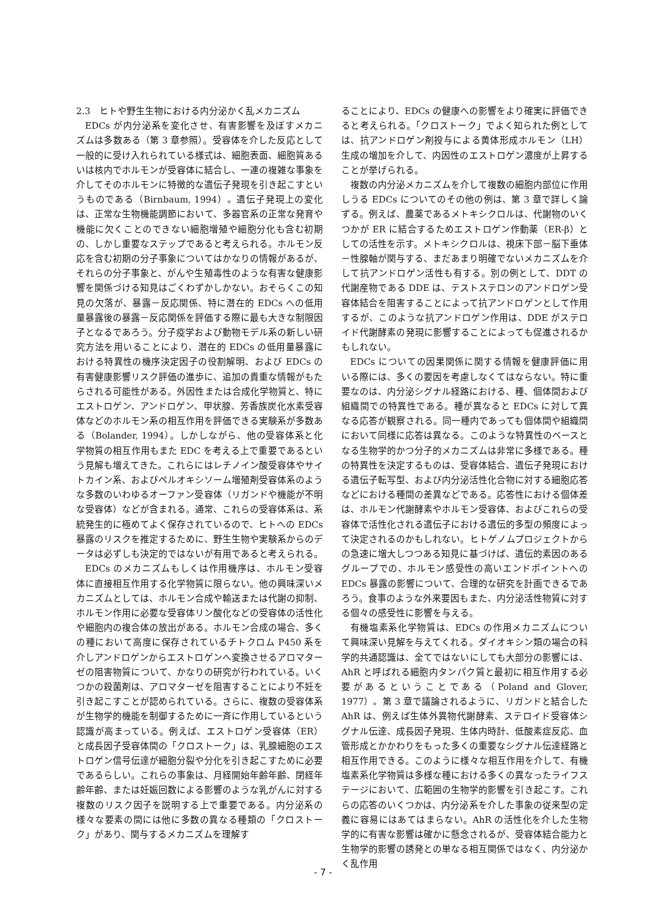2.3　ヒトや野生生物における内分泌かく乱メカニズム
EDCs が内分泌系を変化させ、有害影響を及ぼすメカニズムは多数ある（第 3 章参照）。受容体を介した反応として一般的に受け入れられている様式は、細胞表面、細胞質あるいは核内でホルモンが受容体に結合し、一連の複雑な事象を介してそのホルモンに特徴的な遺伝子発現を引き起こすというものである（Birnbaum, 1994）。遺伝子発現上の変化は、正常な生物機能調節において、多器官系の正常な発育や機能に欠くことのできない細胞増殖や細胞分化も含む初期の、しかし重要なステップであると考えられる。ホルモン反応を含む初期の分子事象についてはかなりの情報があるが、それらの分子事象と、がんや生殖毒性のような有害な健康影響を関係づける知見はごくわずかしかない。おそらくこの知見の欠落が、暴露－反応関係、特に潜在的 EDCs への低用量暴露後の暴露－反応関係を評価する際に最も大きな制限因子となるであろう。分子疫学および動物モデル系の新しい研究方法を用いることにより、潜在的 EDCs の低用量暴露における特異性の機序決定因子の役割解明、および EDCs の有害健康影響リスク評価の進歩に、追加の貴重な情報がもたらされる可能性がある。外因性または合成化学物質と、特にエストロゲン、アンドロゲン、甲状腺、芳香族炭化水素受容体などのホルモン系の相互作用を評価できる実験系が多数ある（Bolander, 1994）。しかしながら、他の受容体系と化学物質の相互作用もまた EDC を考える上で重要であるという見解も増えてきた。これらにはレチノイン酸受容体やサイトカイン系、およびペルオキシソーム増殖剤受容体系のような多数のいわゆるオーファン受容体（リガンドや機能が不明な受容体）などが含まれる。通常、これらの受容体系は、系統発生的に極めてよく保存されているので、ヒトへの EDCs 暴露のリスクを推定するために、野生生物や実験系からのデータは必ずしも決定的ではないが有用であると考えられる。
EDCs のメカニズムもしくは作用機序は、ホルモン受容体に直接相互作用する化学物質に限らない。他の興味深いメカニズムとしては、ホルモン合成や輸送または代謝の抑制、ホルモン作用に必要な受容体リン酸化などの受容体の活性化や細胞内の複合体の放出がある。ホルモン合成の場合、多くの種において高度に保存されているチトクロム P450 系を介しアンドロゲンからエストロゲンへ変換させるアロマターゼの阻害物質について、かなりの研究が行われている。いくつかの殺菌剤は、アロマターゼを阻害することにより不妊を引き起こすことが認められている。さらに、複数の受容体系が生物学的機能を制御するために一斉に作用しているという認識が高まっている。例えば、エストロゲン受容体（ER）と成長因子受容体間の「クロストーク」は、乳腺細胞のエストロゲン信号伝達が細胞分裂や分化を引き起こすために必要であるらしい。これらの事象は、月経開始年齢年齢、閉経年齢年齢、または妊娠回数による影響のような乳がんに対する複数のリスク因子を説明する上で重要である。内分泌系の様々な要素の間には他に多数の異なる種類の「クロストーク」があり、関与するメカニズムを理解す
ることにより、EDCs の健康への影響をより確実に評価できると考えられる。「クロストーク」でよく知られた例としては、抗アンドロゲン剤投与による黄体形成ホルモン（LH）生成の増加を介して、内因性のエストロゲン濃度が上昇することが挙げられる。
複数の内分泌メカニズムを介して複数の細胞内部位に作用しうる EDCs についてのその他の例は、第 3 章で詳しく論ずる。例えば、農薬であるメトキシクロルは、代謝物のいくつかが ER に結合するためエストロゲン作動薬（ER-β）としての活性を示す。メトキシクロルは、視床下部－脳下垂体－性腺軸が関与する、まだあまり明確でないメカニズムを介して抗アンドロゲン活性も有する。別の例として、DDT の代謝産物である DDE は、テストステロンのアンドロゲン受容体結合を阻害することによって抗アンドロゲンとして作用するが、このような抗アンドロゲン作用は、DDE がステロイド代謝酵素の発現に影響することによっても促進されるかもしれない。
EDCs についての因果関係に関する情報を健康評価に用いる際には、多くの要因を考慮しなくてはならない。特に重要なのは、内分泌シグナル経路における、種、個体間および組織間での特異性である。種が異なると EDCs に対して異なる応答が観察される。同一種内であっても個体間や組織間において同様に応答は異なる。このような特異性のベースとなる生物学的かつ分子的メカニズムは非常に多様である。種の特異性を決定するものは、受容体結合、遺伝子発現における遺伝子転写型、および内分泌活性化合物に対する細胞応答などにおける種間の差異などである。応答性における個体差は、ホルモン代謝酵素やホルモン受容体、およびこれらの受容体で活性化される遺伝子における遺伝的多型の頻度によって決定されるのかもしれない。ヒトゲノムプロジェクトからの急速に増大しつつある知見に基づけば、遺伝的素因のあるグループでの、ホルモン感受性の高いエンドポイントへの EDCs 暴露の影響について、合理的な研究を計画できるであろう。食事のような外来要因もまた、内分泌活性物質に対する個々の感受性に影響を与える。
有機塩素系化学物質は、EDCs の作用メカニズムについて興味深い見解を与えてくれる。ダイオキシン類の場合の科学的共通認識は、全てではないにしても大部分の影響には、AhR と呼ばれる細胞内タンパク質と最初に相互作用する必要があるということである（Poland and Glover, 1977）。第 3 章で議論されるように、リガンドと結合した AhR は、例えば生体外異物代謝酵素、ステロイド受容体シグナル伝達、成長因子発現、生体内時計、低酸素症反応、血管形成とかかわりをもった多くの重要なシグナル伝達経路と相互作用できる。このように様々な相互作用を介して、有機塩素系化学物質は多様な種における多くの異なったライフステージにおいて、広範囲の生物学的影響を引き起こす。これらの応答のいくつかは、内分泌系を介した事象の従来型の定義に容易にはあてはまらない。AhR の活性化を介した生物学的に有害な影響は確かに懸念されるが、受容体結合能力と生物学的影響の誘発との単なる相互関係ではなく、内分泌かく乱作用
- 7 -